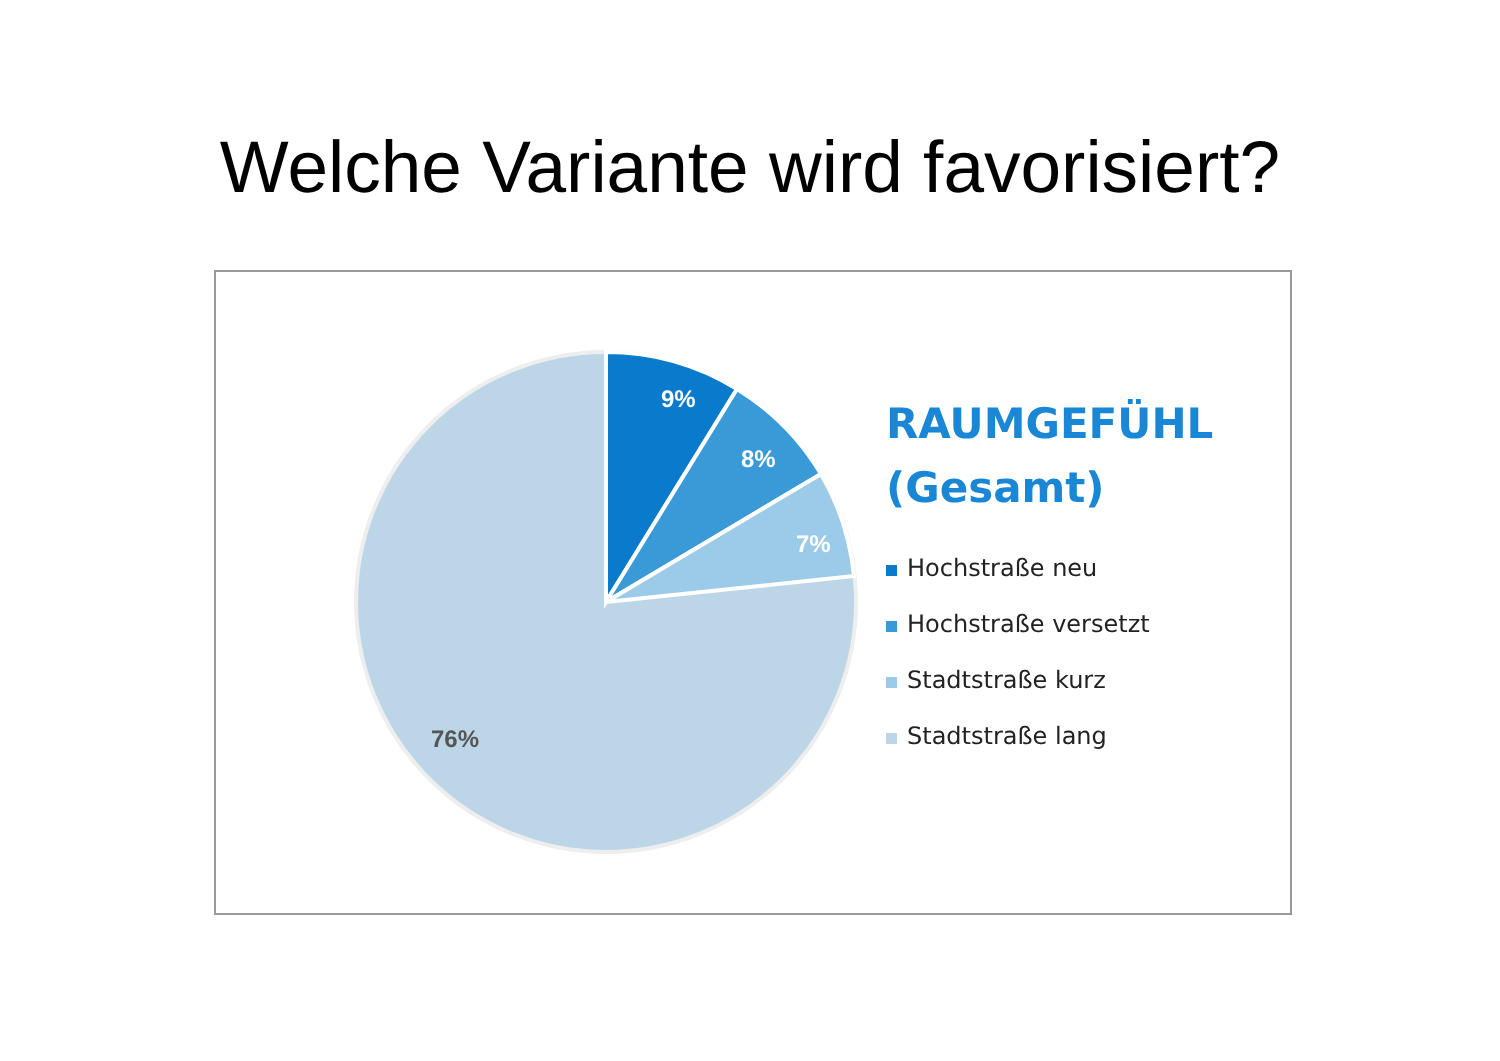Welche Variante wird favorisiert?
9%
8%
7%
76%
RAUMGEFÜHL
(Gesamt)
Hochstraße neu
Hochstraße versetzt
Stadtstraße kurz
Stadtstraße lang